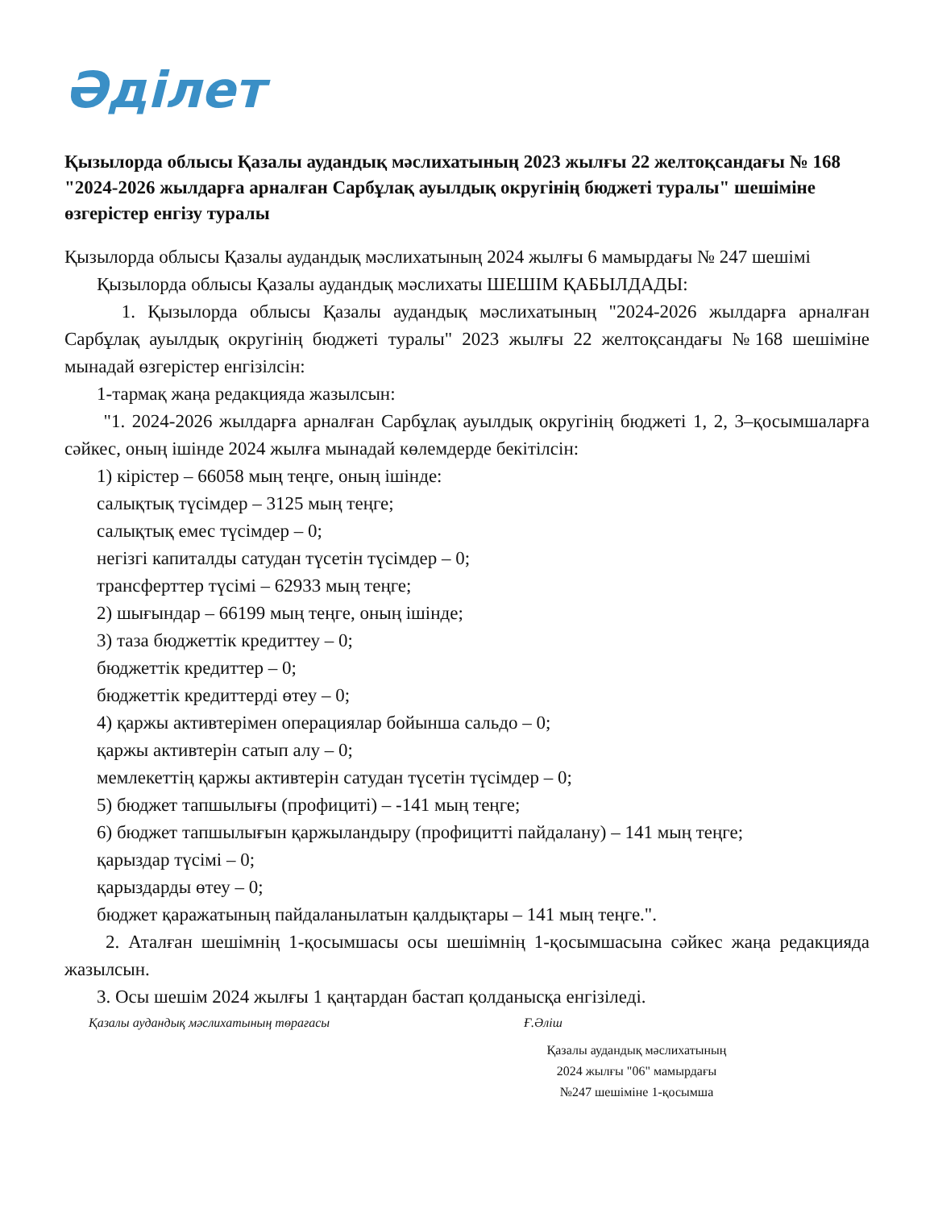Әділет
Қызылорда облысы Қазалы аудандық мәслихатының 2023 жылғы 22 желтоқсандағы № 168 "2024-2026 жылдарға арналған Сарбұлақ ауылдық округінің бюджеті туралы" шешіміне өзгерістер енгізу туралы
Қызылорда облысы Қазалы аудандық мәслихатының 2024 жылғы 6 мамырдағы № 247 шешімі
Қызылорда облысы Қазалы аудандық мәслихаты ШЕШІМ ҚАБЫЛДАДЫ:
1. Қызылорда облысы Қазалы аудандық мәслихатының "2024-2026 жылдарға арналған Сарбұлақ ауылдық округінің бюджеті туралы" 2023 жылғы 22 желтоқсандағы №168 шешіміне мынадай өзгерістер енгізілсін:
1-тармақ жаңа редакцияда жазылсын:
"1. 2024-2026 жылдарға арналған Сарбұлақ ауылдық округінің бюджеті 1, 2, 3–қосымшаларға сәйкес, оның ішінде 2024 жылға мынадай көлемдерде бекітілсін:
1) кірістер – 66058 мың теңге, оның ішінде:
салықтық түсімдер – 3125 мың теңге;
салықтық емес түсімдер – 0;
негізгі капиталды сатудан түсетін түсімдер – 0;
трансферттер түсімі – 62933 мың теңге;
2) шығындар – 66199 мың теңге, оның ішінде;
3) таза бюджеттік кредиттеу – 0;
бюджеттік кредиттер – 0;
бюджеттік кредиттерді өтеу – 0;
4) қаржы активтерімен операциялар бойынша сальдо – 0;
қаржы активтерін сатып алу – 0;
мемлекеттің қаржы активтерін сатудан түсетін түсімдер – 0;
5) бюджет тапшылығы (профициті) – -141 мың теңге;
6) бюджет тапшылығын қаржыландыру (профицитті пайдалану) – 141 мың теңге;
қарыздар түсімі – 0;
қарыздарды өтеу – 0;
бюджет қаражатының пайдаланылатын қалдықтары – 141 мың теңге.".
2. Аталған шешімнің 1-қосымшасы осы шешімнің 1-қосымшасына сәйкес жаңа редакцияда жазылсын.
3. Осы шешім 2024 жылғы 1 қаңтардан бастап қолданысқа енгізіледі.
Қазалы аудандық мәслихатының төрағасы Ғ.Әліш
Қазалы аудандық мәслихатының
2024 жылғы "06" мамырдағы
№247 шешіміне 1-қосымша